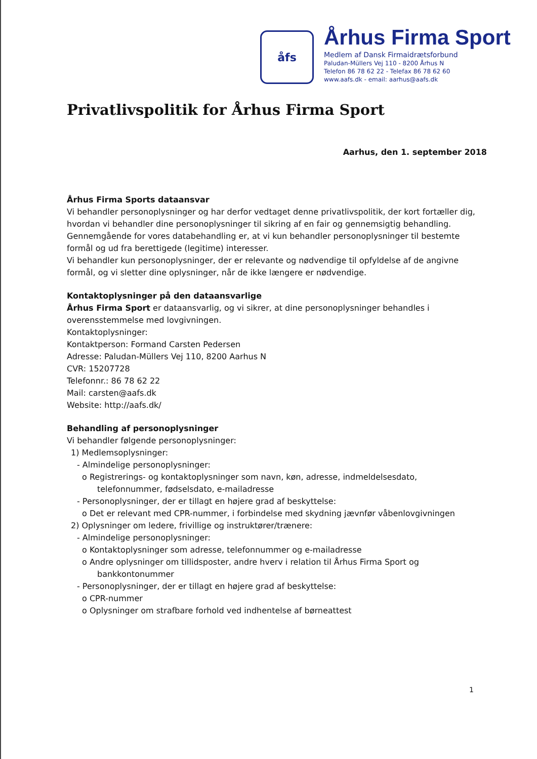åfs
Århus Firma Sport
Medlem af Dansk Firmaidrætsforbund
Paludan-Müllers Vej 110 - 8200 Århus N
Telefon 86 78 62 22 - Telefax 86 78 62 60
www.aafs.dk - email: aarhus@aafs.dk
Privatlivspolitik for Århus Firma Sport
Aarhus, den 1. september 2018
Århus Firma Sports dataansvar
Vi behandler personoplysninger og har derfor vedtaget denne privatlivspolitik, der kort fortæller dig, hvordan vi behandler dine personoplysninger til sikring af en fair og gennemsigtig behandling.
Gennemgående for vores databehandling er, at vi kun behandler personoplysninger til bestemte formål og ud fra berettigede (legitime) interesser.
Vi behandler kun personoplysninger, der er relevante og nødvendige til opfyldelse af de angivne formål, og vi sletter dine oplysninger, når de ikke længere er nødvendige.
Kontaktoplysninger på den dataansvarlige
Århus Firma Sport er dataansvarlig, og vi sikrer, at dine personoplysninger behandles i overensstemmelse med lovgivningen.
Kontaktoplysninger:
Kontaktperson: Formand Carsten Pedersen
Adresse: Paludan-Müllers Vej 110, 8200 Aarhus N
CVR: 15207728
Telefonnr.: 86 78 62 22
Mail: carsten@aafs.dk
Website: http://aafs.dk/
Behandling af personoplysninger
Vi behandler følgende personoplysninger:
1) Medlemsoplysninger:
- Almindelige personoplysninger:
o Registrerings- og kontaktoplysninger som navn, køn, adresse, indmeldelsesdato,
telefonnummer, fødselsdato, e-mailadresse
- Personoplysninger, der er tillagt en højere grad af beskyttelse:
o Det er relevant med CPR-nummer, i forbindelse med skydning jævnfør våbenlovgivningen
2) Oplysninger om ledere, frivillige og instruktører/trænere:
- Almindelige personoplysninger:
o Kontaktoplysninger som adresse, telefonnummer og e-mailadresse
o Andre oplysninger om tillidsposter, andre hverv i relation til Århus Firma Sport og
bankkontonummer
- Personoplysninger, der er tillagt en højere grad af beskyttelse:
o CPR-nummer
o Oplysninger om strafbare forhold ved indhentelse af børneattest
1